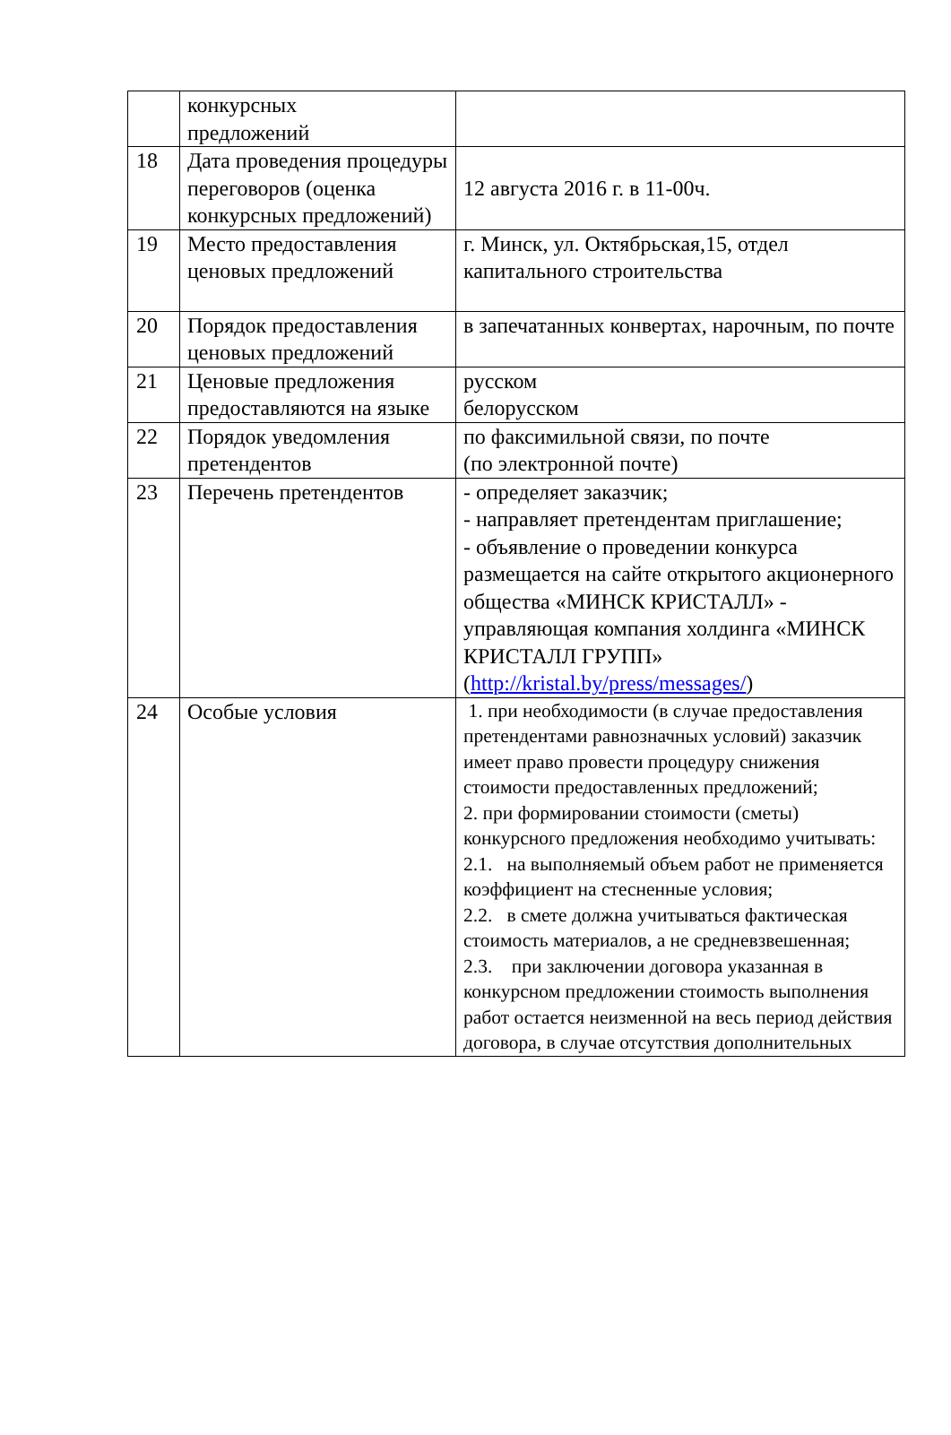| | конкурсных предложений | |
| 18 | Дата проведения процедуры переговоров (оценка конкурсных предложений) | 12 августа 2016 г. в 11-00ч. |
| 19 | Место предоставления ценовых предложений | г. Минск, ул. Октябрьская,15, отдел капитального строительства |
| 20 | Порядок предоставления ценовых предложений | в запечатанных конвертах, нарочным, по почте |
| 21 | Ценовые предложения предоставляются на языке | русском белорусском |
| 22 | Порядок уведомления претендентов | по факсимильной связи, по почте (по электронной почте) |
| 23 | Перечень претендентов | - определяет заказчик; - направляет претендентам приглашение; - объявление о проведении конкурса размещается на сайте открытого акционерного общества «МИНСК КРИСТАЛЛ» - управляющая компания холдинга «МИНСК КРИСТАЛЛ ГРУПП» ( http://kristal.by/press/messages/ ) |
| 24 | Особые условия | 1. при необходимости (в случае предоставления претендентами равнозначных условий) заказчик имеет право провести процедуру снижения стоимости предоставленных предложений; 2. при формировании стоимости (сметы) конкурсного предложения необходимо учитывать: 2.1. на выполняемый объем работ не применяется коэффициент на стесненные условия; 2.2. в смете должна учитываться фактическая стоимость материалов, а не средневзвешенная; 2.3. при заключении договора указанная в конкурсном предложении стоимость выполнения работ остается неизменной на весь период действия договора, в случае отсутствия дополнительных |